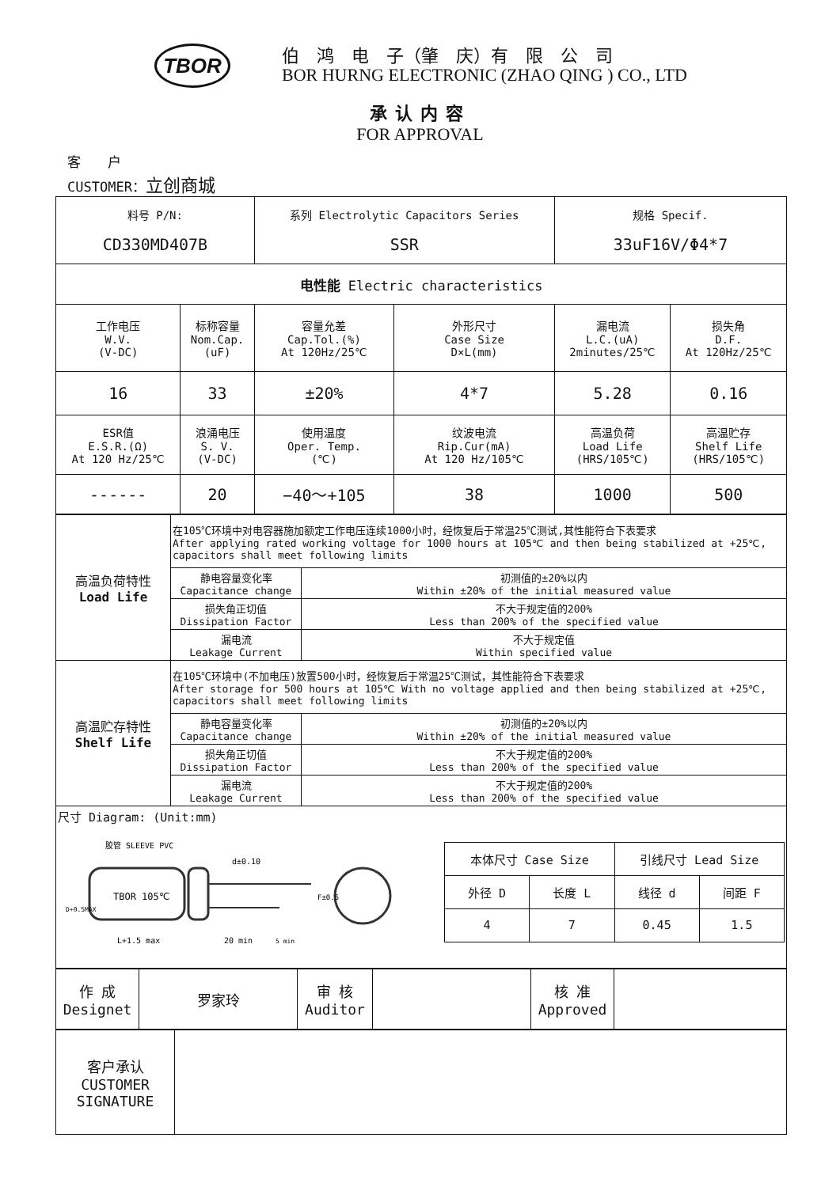TBOR
伯　鸿　电　子（肇　庆）有　限　公　司
BOR HURNG ELECTRONIC (ZHAO QING ) CO., LTD
承认内容
FOR APPROVAL
客　　户
CUSTOMER：立创商城
| 料号 P/N: CD330MD407B | | 系列 Electrolytic Capacitors Series SSR | | 规格 Specif. 33uF16V/Φ4*7 | |
| 电性能 Electric characteristics | | | | | |
| 工作电压 W.V. (V-DC) | 标称容量 Nom.Cap. (uF) | 容量允差 Cap.Tol.(%) At 120Hz/25℃ | 外形尺寸 Case Size D×L(mm) | 漏电流 L.C.(uA) 2minutes/25℃ | 损失角 D.F. At 120Hz/25℃ |
| 16 | 33 | ±20% | 4*7 | 5.28 | 0.16 |
| ESR值 E.S.R.(Ω) At 120 Hz/25℃ | 浪涌电压 S. V. (V-DC) | 使用温度 Oper. Temp. (℃) | 纹波电流 Rip.Cur(mA) At 120 Hz/105℃ | 高温负荷 Load Life (HRS/105℃) | 高温贮存 Shelf Life (HRS/105℃) |
| ------ | 20 | −40～+105 | 38 | 1000 | 500 |
| 高温负荷特性 Load Life | 在105℃环境中对电容器施加额定工作电压连续1000小时，经恢复后于常温25℃测试,其性能符合下表要求 After applying rated working voltage for 1000 hours at 105℃ and then being stabilized at +25℃, capacitors shall meet following limits | |
| | 静电容量变化率 Capacitance change | 初测值的±20%以内 Within ±20% of the initial measured value |
| | 损失角正切值 Dissipation Factor | 不大于规定值的200% Less than 200% of the specified value |
| | 漏电流 Leakage Current | 不大于规定值 Within specified value |
| 高温贮存特性 Shelf Life | 在105℃环境中(不加电压)放置500小时，经恢复后于常温25℃测试，其性能符合下表要求 After storage for 500 hours at 105℃ With no voltage applied and then being stabilized at +25℃, capacitors shall meet following limits | |
| | 静电容量变化率 Capacitance change | 初测值的±20%以内 Within ±20% of the initial measured value |
| | 损失角正切值 Dissipation Factor | 不大于规定值的200% Less than 200% of the specified value |
| | 漏电流 Leakage Current | 不大于规定值的200% Less than 200% of the specified value |
| 尺寸 Diagram: (Unit:mm) TBOR 105℃ 胶管 SLEEVE PVC L+1.5 max 20 min 5 min d±0.10 F±0.5 D+0.5MAX / 本体尺寸 Case Size / / 引线尺寸 Lead Size / / / 外径 D / 长度 L / 线径 d / 间距 F / / 4 / 7 / 0.45 / 1.5 / | | |
| 作 成 Designet | 罗家玲 | 审 核 Auditor | | 核 准 Approved | |
| 客户承认 CUSTOMER SIGNATURE | |